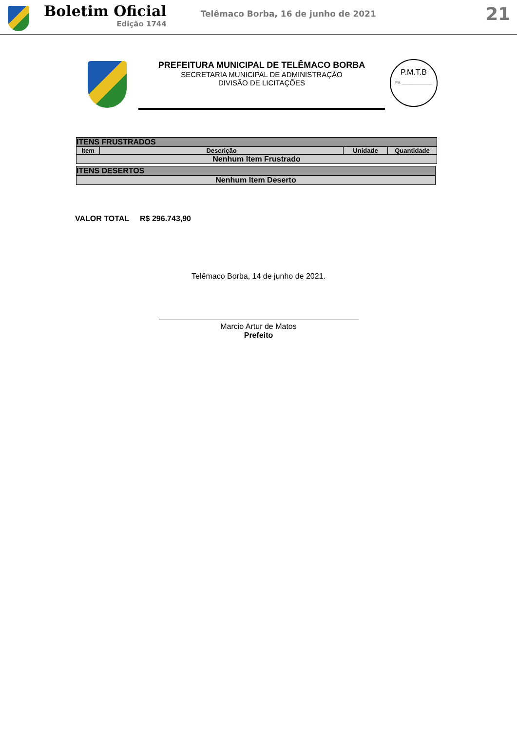Boletim Oficial
Edição 1744
Telêmaco Borba, 16 de junho de 2021
21
PREFEITURA MUNICIPAL DE TELÊMACO BORBA
SECRETARIA MUNICIPAL DE ADMINISTRAÇÃO
DIVISÃO DE LICITAÇÕES
P.M.T.B
Fls. ________________
| ITENS FRUSTRADOS | | | |
| Item | Descrição | Unidade | Quantidade |
| Nenhum Item Frustrado | | | |
| ITENS DESERTOS |
| Nenhum Item Deserto |
VALOR TOTAL R$ 296.743,90
Telêmaco Borba, 14 de junho de 2021.
Marcio Artur de Matos
Prefeito